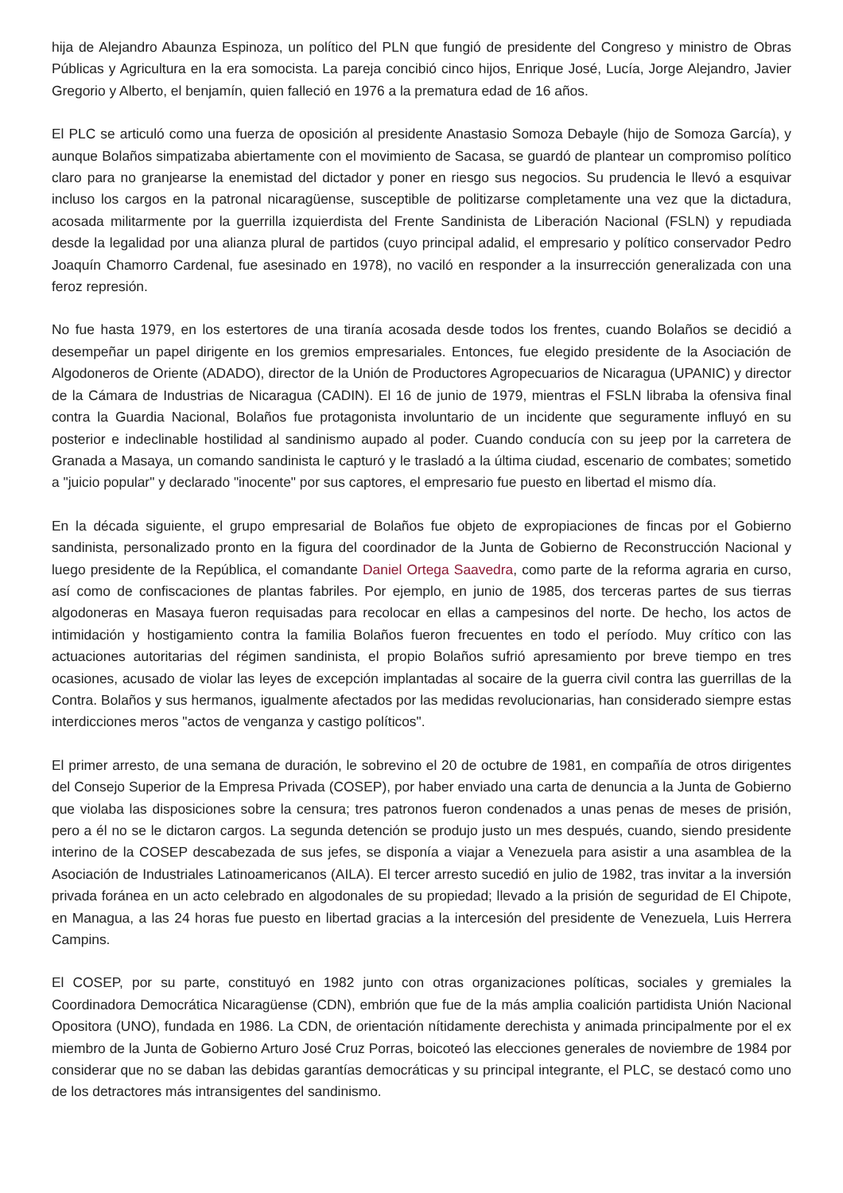hija de Alejandro Abaunza Espinoza, un político del PLN que fungió de presidente del Congreso y ministro de Obras Públicas y Agricultura en la era somocista. La pareja concibió cinco hijos, Enrique José, Lucía, Jorge Alejandro, Javier Gregorio y Alberto, el benjamín, quien falleció en 1976 a la prematura edad de 16 años.
El PLC se articuló como una fuerza de oposición al presidente Anastasio Somoza Debayle (hijo de Somoza García), y aunque Bolaños simpatizaba abiertamente con el movimiento de Sacasa, se guardó de plantear un compromiso político claro para no granjearse la enemistad del dictador y poner en riesgo sus negocios. Su prudencia le llevó a esquivar incluso los cargos en la patronal nicaragüense, susceptible de politizarse completamente una vez que la dictadura, acosada militarmente por la guerrilla izquierdista del Frente Sandinista de Liberación Nacional (FSLN) y repudiada desde la legalidad por una alianza plural de partidos (cuyo principal adalid, el empresario y político conservador Pedro Joaquín Chamorro Cardenal, fue asesinado en 1978), no vaciló en responder a la insurrección generalizada con una feroz represión.
No fue hasta 1979, en los estertores de una tiranía acosada desde todos los frentes, cuando Bolaños se decidió a desempeñar un papel dirigente en los gremios empresariales. Entonces, fue elegido presidente de la Asociación de Algodoneros de Oriente (ADADO), director de la Unión de Productores Agropecuarios de Nicaragua (UPANIC) y director de la Cámara de Industrias de Nicaragua (CADIN). El 16 de junio de 1979, mientras el FSLN libraba la ofensiva final contra la Guardia Nacional, Bolaños fue protagonista involuntario de un incidente que seguramente influyó en su posterior e indeclinable hostilidad al sandinismo aupado al poder. Cuando conducía con su jeep por la carretera de Granada a Masaya, un comando sandinista le capturó y le trasladó a la última ciudad, escenario de combates; sometido a "juicio popular" y declarado "inocente" por sus captores, el empresario fue puesto en libertad el mismo día.
En la década siguiente, el grupo empresarial de Bolaños fue objeto de expropiaciones de fincas por el Gobierno sandinista, personalizado pronto en la figura del coordinador de la Junta de Gobierno de Reconstrucción Nacional y luego presidente de la República, el comandante Daniel Ortega Saavedra, como parte de la reforma agraria en curso, así como de confiscaciones de plantas fabriles. Por ejemplo, en junio de 1985, dos terceras partes de sus tierras algodoneras en Masaya fueron requisadas para recolocar en ellas a campesinos del norte. De hecho, los actos de intimidación y hostigamiento contra la familia Bolaños fueron frecuentes en todo el período. Muy crítico con las actuaciones autoritarias del régimen sandinista, el propio Bolaños sufrió apresamiento por breve tiempo en tres ocasiones, acusado de violar las leyes de excepción implantadas al socaire de la guerra civil contra las guerrillas de la Contra. Bolaños y sus hermanos, igualmente afectados por las medidas revolucionarias, han considerado siempre estas interdicciones meros "actos de venganza y castigo políticos".
El primer arresto, de una semana de duración, le sobrevino el 20 de octubre de 1981, en compañía de otros dirigentes del Consejo Superior de la Empresa Privada (COSEP), por haber enviado una carta de denuncia a la Junta de Gobierno que violaba las disposiciones sobre la censura; tres patronos fueron condenados a unas penas de meses de prisión, pero a él no se le dictaron cargos. La segunda detención se produjo justo un mes después, cuando, siendo presidente interino de la COSEP descabezada de sus jefes, se disponía a viajar a Venezuela para asistir a una asamblea de la Asociación de Industriales Latinoamericanos (AILA). El tercer arresto sucedió en julio de 1982, tras invitar a la inversión privada foránea en un acto celebrado en algodonales de su propiedad; llevado a la prisión de seguridad de El Chipote, en Managua, a las 24 horas fue puesto en libertad gracias a la intercesión del presidente de Venezuela, Luis Herrera Campins.
El COSEP, por su parte, constituyó en 1982 junto con otras organizaciones políticas, sociales y gremiales la Coordinadora Democrática Nicaragüense (CDN), embrión que fue de la más amplia coalición partidista Unión Nacional Opositora (UNO), fundada en 1986. La CDN, de orientación nítidamente derechista y animada principalmente por el ex miembro de la Junta de Gobierno Arturo José Cruz Porras, boicoteó las elecciones generales de noviembre de 1984 por considerar que no se daban las debidas garantías democráticas y su principal integrante, el PLC, se destacó como uno de los detractores más intransigentes del sandinismo.